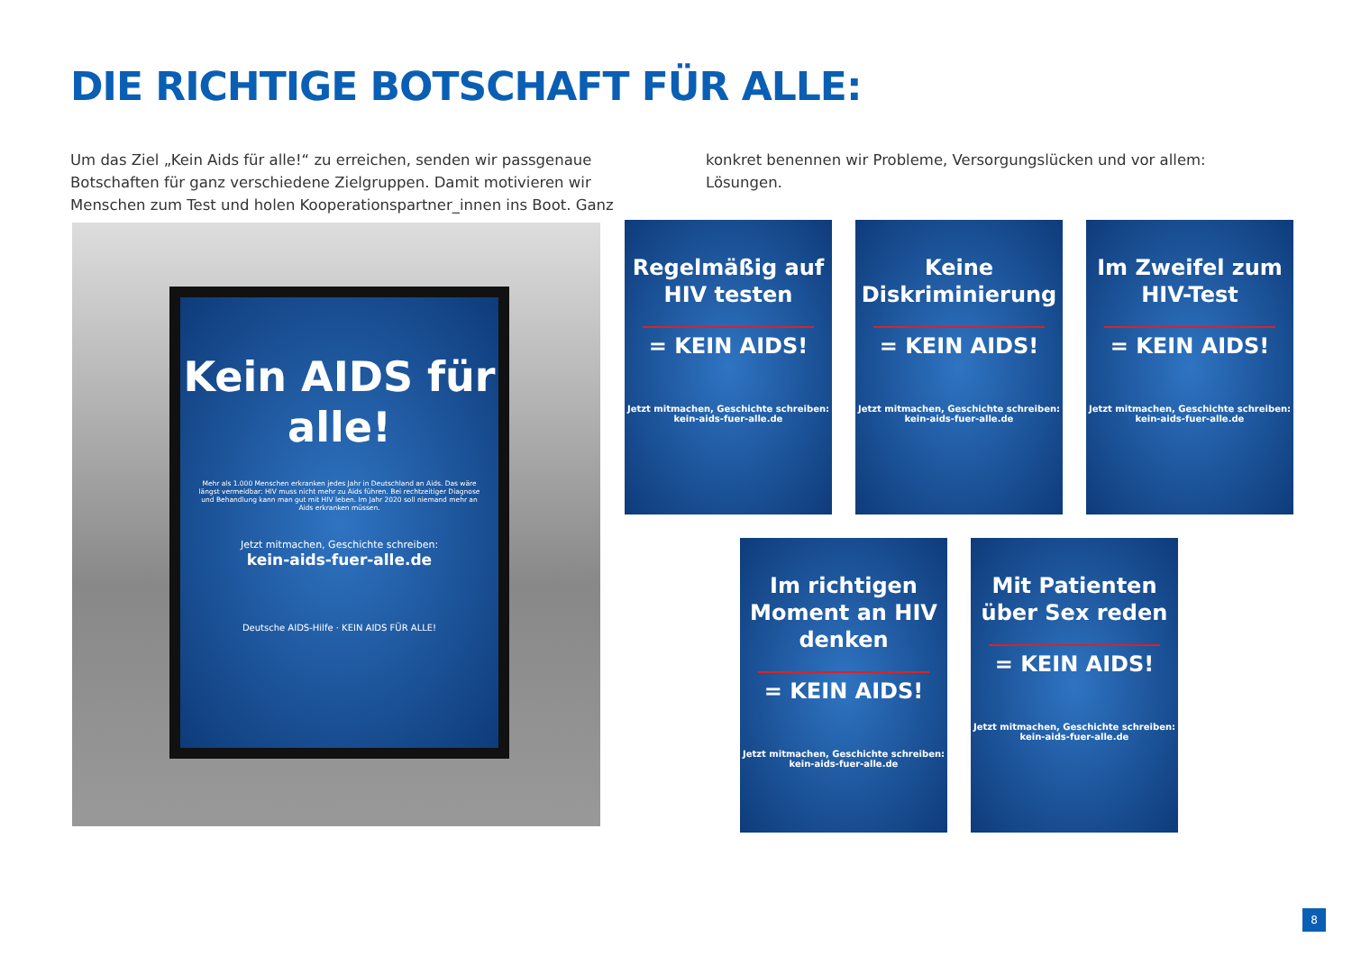DIE RICHTIGE BOTSCHAFT FÜR ALLE:
Um das Ziel „Kein Aids für alle!“ zu erreichen, senden wir passgenaue Botschaften für ganz verschiedene Zielgruppen. Damit motivieren wir Menschen zum Test und holen Kooperationspartner_innen ins Boot. Ganz konkret benennen wir Probleme, Versorgungslücken und vor allem: Lösungen.
Kein AIDS für alle!
Mehr als 1.000 Menschen erkranken jedes Jahr in Deutschland an Aids. Das wäre längst vermeidbar: HIV muss nicht mehr zu Aids führen. Bei rechtzeitiger Diagnose und Behandlung kann man gut mit HIV leben. Im Jahr 2020 soll niemand mehr an Aids erkranken müssen.
Jetzt mitmachen, Geschichte schreiben:
kein-aids-fuer-alle.de
Deutsche AIDS-Hilfe · KEIN AIDS FÜR ALLE!
Regelmäßig auf HIV testen
= KEIN AIDS!
Jetzt mitmachen, Geschichte schreiben: kein-aids-fuer-alle.de
Keine Diskriminierung
= KEIN AIDS!
Jetzt mitmachen, Geschichte schreiben: kein-aids-fuer-alle.de
Im Zweifel zum HIV-Test
= KEIN AIDS!
Jetzt mitmachen, Geschichte schreiben: kein-aids-fuer-alle.de
Im richtigen Moment an HIV denken
= KEIN AIDS!
Jetzt mitmachen, Geschichte schreiben: kein-aids-fuer-alle.de
Mit Patienten über Sex reden
= KEIN AIDS!
Jetzt mitmachen, Geschichte schreiben: kein-aids-fuer-alle.de
8